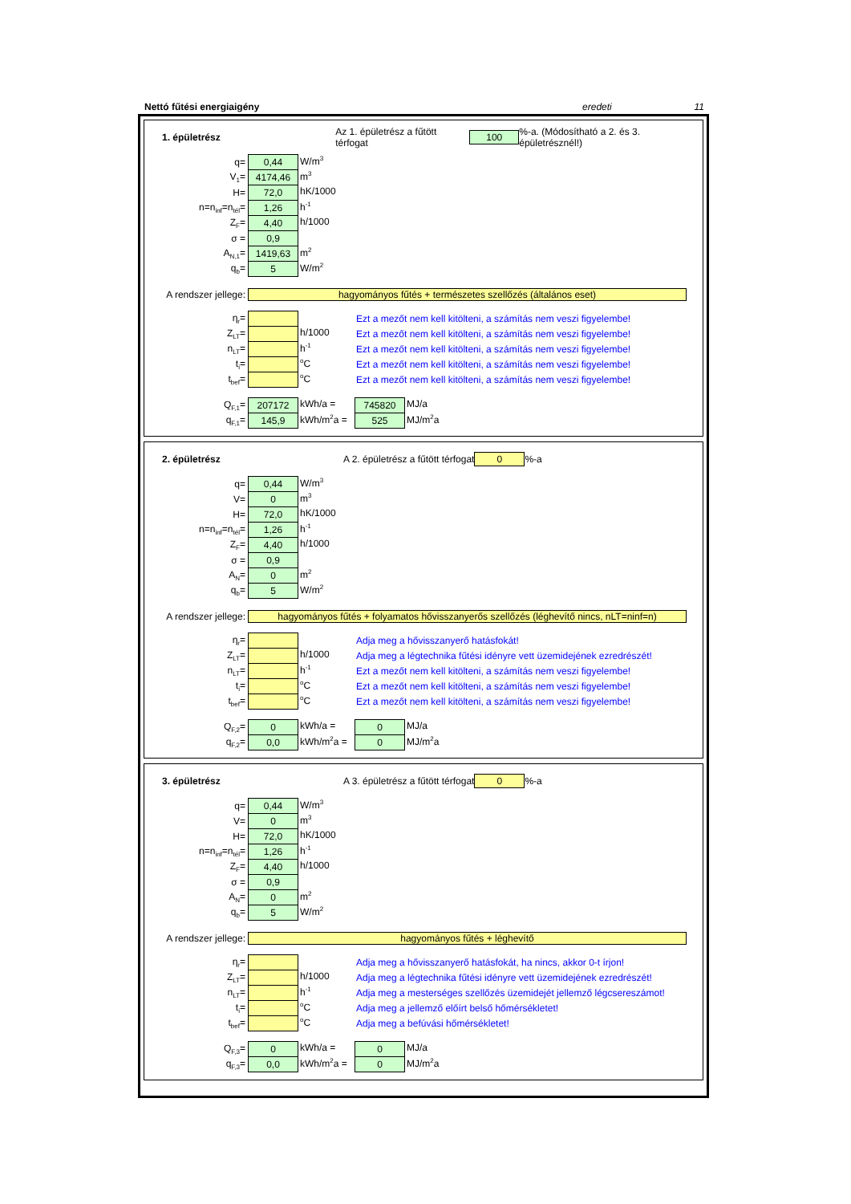Nettó fűtési energiaigény eredeti 11
1. épületrész Az 1. épületrész a fűtött térfogat 100%-a. (Módosítható a 2. és 3. épületrésznél!)
| q= | 0,44 | W/m<sup>3</sup> |
| V<sub>1</sub>= | 4174,46 | m<sup>3</sup> |
| H= | 72,0 | hK/1000 |
| n=n<sub>inf</sub>=n<sub>tél</sub>= | 1,26 | h<sup>-1</sup> |
| Z<sub>F</sub>= | 4,40 | h/1000 |
| σ = | 0,9 | |
| A<sub>N,1</sub>= | 1419,63 | m<sup>2</sup> |
| q<sub>b</sub>= | 5 | W/m<sup>2</sup> |
A rendszer jellege:
hagyományos fűtés + természetes szellőzés (általános eset)
| η<sub>r</sub>= | | | Ezt a mezőt nem kell kitölteni, a számítás nem veszi figyelembe! |
| Z<sub>LT</sub>= | | h/1000 | Ezt a mezőt nem kell kitölteni, a számítás nem veszi figyelembe! |
| n<sub>LT</sub>= | | h<sup>-1</sup> | Ezt a mezőt nem kell kitölteni, a számítás nem veszi figyelembe! |
| t<sub>i</sub>= | | <sup>o</sup> C | Ezt a mezőt nem kell kitölteni, a számítás nem veszi figyelembe! |
| t<sub>bef</sub>= | | <sup>o</sup> C | Ezt a mezőt nem kell kitölteni, a számítás nem veszi figyelembe! |
| Q<sub>F,1</sub>= | 207172 | kWh/a = | 745820 | MJ/a |
| q<sub>F,1</sub>= | 145,9 | kWh/m<sup>2</sup>a = | 525 | MJ/m<sup>2</sup>a |
2. épületrész A 2. épületrész a fűtött térfogat 0%-a
| q= | 0,44 | W/m<sup>3</sup> |
| V= | 0 | m<sup>3</sup> |
| H= | 72,0 | hK/1000 |
| n=n<sub>inf</sub>=n<sub>tél</sub>= | 1,26 | h<sup>-1</sup> |
| Z<sub>F</sub>= | 4,40 | h/1000 |
| σ = | 0,9 | |
| A<sub>N</sub>= | 0 | m<sup>2</sup> |
| q<sub>b</sub>= | 5 | W/m<sup>2</sup> |
A rendszer jellege:
hagyományos fűtés + folyamatos hővisszanyerős szellőzés (léghevítő nincs, nLT=ninf=n)
| η<sub>r</sub>= | | | Adja meg a hővisszanyerő hatásfokát! |
| Z<sub>LT</sub>= | | h/1000 | Adja meg a légtechnika fűtési idényre vett üzemidejének ezredrészét! |
| n<sub>LT</sub>= | | h<sup>-1</sup> | Ezt a mezőt nem kell kitölteni, a számítás nem veszi figyelembe! |
| t<sub>i</sub>= | | <sup>o</sup> C | Ezt a mezőt nem kell kitölteni, a számítás nem veszi figyelembe! |
| t<sub>bef</sub>= | | <sup>o</sup> C | Ezt a mezőt nem kell kitölteni, a számítás nem veszi figyelembe! |
| Q<sub>F,2</sub>= | 0 | kWh/a = | 0 | MJ/a |
| q<sub>F,2</sub>= | 0,0 | kWh/m<sup>2</sup>a = | 0 | MJ/m<sup>2</sup>a |
3. épületrész A 3. épületrész a fűtött térfogat 0%-a
| q= | 0,44 | W/m<sup>3</sup> |
| V= | 0 | m<sup>3</sup> |
| H= | 72,0 | hK/1000 |
| n=n<sub>inf</sub>=n<sub>tél</sub>= | 1,26 | h<sup>-1</sup> |
| Z<sub>F</sub>= | 4,40 | h/1000 |
| σ = | 0,9 | |
| A<sub>N</sub>= | 0 | m<sup>2</sup> |
| q<sub>b</sub>= | 5 | W/m<sup>2</sup> |
A rendszer jellege:
hagyományos fűtés + léghevítő
| η<sub>r</sub>= | | | Adja meg a hővisszanyerő hatásfokát, ha nincs, akkor 0-t írjon! |
| Z<sub>LT</sub>= | | h/1000 | Adja meg a légtechnika fűtési idényre vett üzemidejének ezredrészét! |
| n<sub>LT</sub>= | | h<sup>-1</sup> | Adja meg a mesterséges szellőzés üzemidejét jellemző légcsereszámot! |
| t<sub>i</sub>= | | <sup>o</sup> C | Adja meg a jellemző előírt belső hőmérsékletet! |
| t<sub>bef</sub>= | | <sup>o</sup> C | Adja meg a befúvási hőmérsékletet! |
| Q<sub>F,3</sub>= | 0 | kWh/a = | 0 | MJ/a |
| q<sub>F,3</sub>= | 0,0 | kWh/m<sup>2</sup>a = | 0 | MJ/m<sup>2</sup>a |